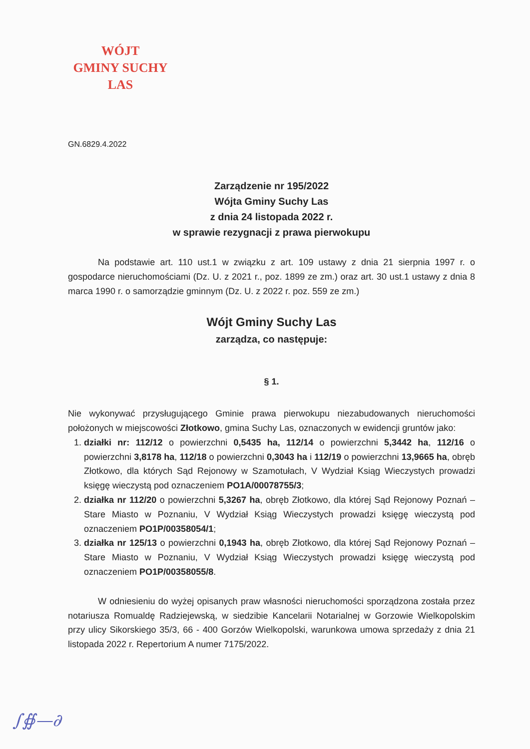WÓJT
GMINY SUCHY LAS
GN.6829.4.2022
Zarządzenie nr 195/2022
Wójta Gminy Suchy Las
z dnia 24 listopada 2022 r.
w sprawie rezygnacji z prawa pierwokupu
Na podstawie art. 110 ust.1 w związku z art. 109 ustawy z dnia 21 sierpnia 1997 r. o gospodarce nieruchomościami (Dz. U. z 2021 r., poz. 1899 ze zm.) oraz art. 30 ust.1 ustawy z dnia 8 marca 1990 r. o samorządzie gminnym (Dz. U. z 2022 r. poz. 559 ze zm.)
Wójt Gminy Suchy Las
zarządza, co następuje:
§ 1.
Nie wykonywać przysługującego Gminie prawa pierwokupu niezabudowanych nieruchomości położonych w miejscowości Złotkowo, gmina Suchy Las, oznaczonych w ewidencji gruntów jako:
1. działki nr: 112/12 o powierzchni 0,5435 ha, 112/14 o powierzchni 5,3442 ha, 112/16 o powierzchni 3,8178 ha, 112/18 o powierzchni 0,3043 ha i 112/19 o powierzchni 13,9665 ha, obręb Złotkowo, dla których Sąd Rejonowy w Szamotułach, V Wydział Ksiąg Wieczystych prowadzi księgę wieczystą pod oznaczeniem PO1A/00078755/3;
2. działka nr 112/20 o powierzchni 5,3267 ha, obręb Złotkowo, dla której Sąd Rejonowy Poznań – Stare Miasto w Poznaniu, V Wydział Ksiąg Wieczystych prowadzi księgę wieczystą pod oznaczeniem PO1P/00358054/1;
3. działka nr 125/13 o powierzchni 0,1943 ha, obręb Złotkowo, dla której Sąd Rejonowy Poznań – Stare Miasto w Poznaniu, V Wydział Ksiąg Wieczystych prowadzi księgę wieczystą pod oznaczeniem PO1P/00358055/8.
W odniesieniu do wyżej opisanych praw własności nieruchomości sporządzona została przez notariusza Romualdę Radziejewską, w siedzibie Kancelarii Notarialnej w Gorzowie Wielkopolskim przy ulicy Sikorskiego 35/3, 66 - 400 Gorzów Wielkopolski, warunkowa umowa sprzedaży z dnia 21 listopada 2022 r. Repertorium A numer 7175/2022.
∫∯—∂